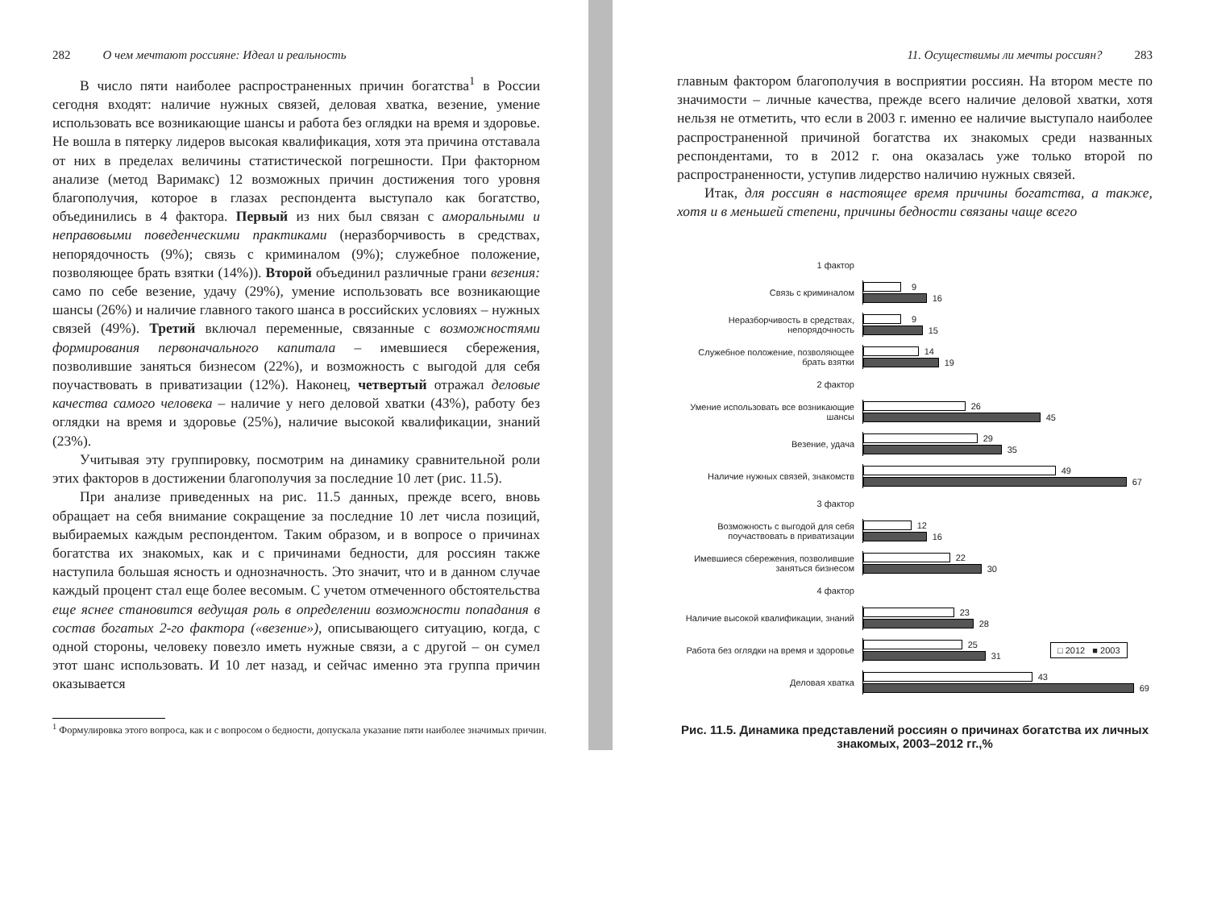282 О чем мечтают россияне: Идеал и реальность
В число пяти наиболее распространенных причин богатства<sup>1</sup> в России сегодня входят: наличие нужных связей, деловая хватка, везение, умение использовать все возникающие шансы и работа без оглядки на время и здоровье. Не вошла в пятерку лидеров высокая квалификация, хотя эта причина отставала от них в пределах величины статистической погрешности. При факторном анализе (метод Варимакс) 12 возможных причин достижения того уровня благополучия, которое в глазах респондента выступало как богатство, объединились в 4 фактора. Первый из них был связан с аморальными и неправовыми поведенческими практиками (неразборчивость в средствах, непорядочность (9%); связь с криминалом (9%); служебное положение, позволяющее брать взятки (14%)). Второй объединил различные грани везения: само по себе везение, удачу (29%), умение использовать все возникающие шансы (26%) и наличие главного такого шанса в российских условиях – нужных связей (49%). Третий включал переменные, связанные с возможностями формирования первоначального капитала – имевшиеся сбережения, позволившие заняться бизнесом (22%), и возможность с выгодой для себя поучаствовать в приватизации (12%). Наконец, четвертый отражал деловые качества самого человека – наличие у него деловой хватки (43%), работу без оглядки на время и здоровье (25%), наличие высокой квалификации, знаний (23%).
Учитывая эту группировку, посмотрим на динамику сравнительной роли этих факторов в достижении благополучия за последние 10 лет (рис. 11.5).
При анализе приведенных на рис. 11.5 данных, прежде всего, вновь обращает на себя внимание сокращение за последние 10 лет числа позиций, выбираемых каждым респондентом. Таким образом, и в вопросе о причинах богатства их знакомых, как и с причинами бедности, для россиян также наступила большая ясность и однозначность. Это значит, что и в данном случае каждый процент стал еще более весомым. С учетом отмеченного обстоятельства еще яснее становится ведущая роль в определении возможности попадания в состав богатых 2-го фактора («везение»), описывающего ситуацию, когда, с одной стороны, человеку повезло иметь нужные связи, а с другой – он сумел этот шанс использовать. И 10 лет назад, и сейчас именно эта группа причин оказывается
<sup>1</sup> Формулировка этого вопроса, как и с вопросом о бедности, допускала указание пяти наиболее значимых причин.
11. Осуществимы ли мечты россиян? 283
главным фактором благополучия в восприятии россиян. На втором месте по значимости – личные качества, прежде всего наличие деловой хватки, хотя нельзя не отметить, что если в 2003 г. именно ее наличие выступало наиболее распространенной причиной богатства их знакомых среди названных респондентами, то в 2012 г. она оказалась уже только второй по распространенности, уступив лидерство наличию нужных связей.
Итак, для россиян в настоящее время причины богатства, а также, хотя и в меньшей степени, причины бедности связаны чаще всего
1 фактор
Связь с криминалом
9
16
Неразборчивость в средствах, непорядочность
9
15
Служебное положение, позволяющее брать взятки
14
19
2 фактор
Умение использовать все возникающие шансы
26
45
Везение, удача
29
35
Наличие нужных связей, знакомств
49
67
3 фактор
Возможность с выгодой для себя поучаствовать в приватизации
12
16
Имевшиеся сбережения, позволившие заняться бизнесом
22
30
4 фактор
Наличие высокой квалификации, знаний
23
28
Работа без оглядки на время и здоровье
25
31
□ 2012 ■ 2003
Деловая хватка
43
69
Рис. 11.5. Динамика представлений россиян о причинах богатства их личных знакомых, 2003–2012 гг.,%